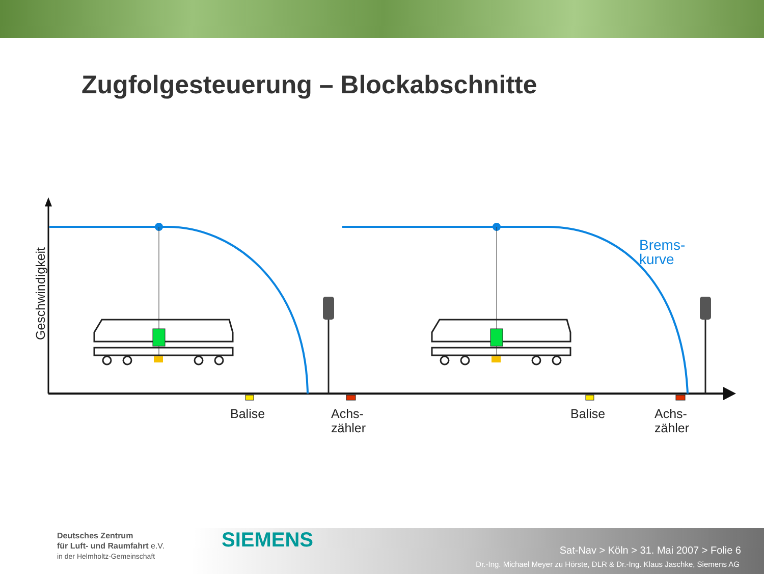Zugfolgesteuerung – Blockabschnitte
Geschwindigkeit
Brems-
kurve
Balise
Achs-
zähler
Balise
Achs-
zähler
Deutsches Zentrum
für Luft- und Raumfahrt e.V.
in der Helmholtz-Gemeinschaft
SIEMENS
Sat-Nav > Köln > 31. Mai 2007 > Folie 6
Dr.-Ing. Michael Meyer zu Hörste, DLR & Dr.-Ing. Klaus Jaschke, Siemens AG